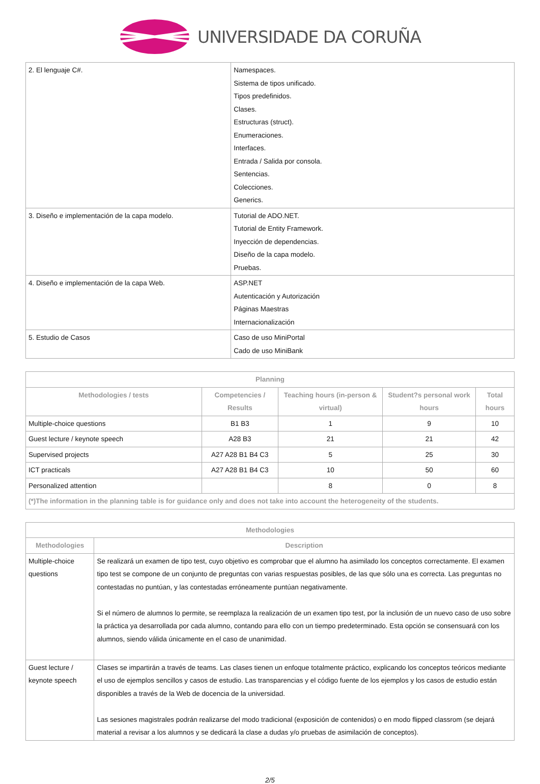UNIVERSIDADE DA CORUÑA
| 2. El lenguaje C#. | Namespaces. Sistema de tipos unificado. Tipos predefinidos. Clases. Estructuras (struct). Enumeraciones. Interfaces. Entrada / Salida por consola. Sentencias. Colecciones. Generics. |
| 3. Diseño e implementación de la capa modelo. | Tutorial de ADO.NET. Tutorial de Entity Framework. Inyección de dependencias. Diseño de la capa modelo. Pruebas. |
| 4. Diseño e implementación de la capa Web. | ASP.NET Autenticación y Autorización Páginas Maestras Internacionalización |
| 5. Estudio de Casos | Caso de uso MiniPortal Cado de uso MiniBank |
| Planning | | | | |
| --- | --- | --- | --- | --- |
| Methodologies / tests | Competencies / Results | Teaching hours (in-person & virtual) | Student?s personal work hours | Total hours |
| Multiple-choice questions | B1 B3 | 1 | 9 | 10 |
| Guest lecture / keynote speech | A28 B3 | 21 | 21 | 42 |
| Supervised projects | A27 A28 B1 B4 C3 | 5 | 25 | 30 |
| ICT practicals | A27 A28 B1 B4 C3 | 10 | 50 | 60 |
| Personalized attention | | 8 | 0 | 8 |
| (*)The information in the planning table is for guidance only and does not take into account the heterogeneity of the students. | | | | |
| Methodologies | |
| --- | --- |
| Methodologies | Description |
| Multiple-choice questions | Se realizará un examen de tipo test, cuyo objetivo es comprobar que el alumno ha asimilado los conceptos correctamente. El examen tipo test se compone de un conjunto de preguntas con varias respuestas posibles, de las que sólo una es correcta. Las preguntas no contestadas no puntúan, y las contestadas erróneamente puntúan negativamente. Si el número de alumnos lo permite, se reemplaza la realización de un examen tipo test, por la inclusión de un nuevo caso de uso sobre la práctica ya desarrollada por cada alumno, contando para ello con un tiempo predeterminado. Esta opción se consensuará con los alumnos, siendo válida únicamente en el caso de unanimidad. |
| Guest lecture / keynote speech | Clases se impartirán a través de teams. Las clases tienen un enfoque totalmente práctico, explicando los conceptos teóricos mediante el uso de ejemplos sencillos y casos de estudio. Las transparencias y el código fuente de los ejemplos y los casos de estudio están disponibles a través de la Web de docencia de la universidad. Las sesiones magistrales podrán realizarse del modo tradicional (exposición de contenidos) o en modo flipped classrom (se dejará material a revisar a los alumnos y se dedicará la clase a dudas y/o pruebas de asimilación de conceptos). |
2/5